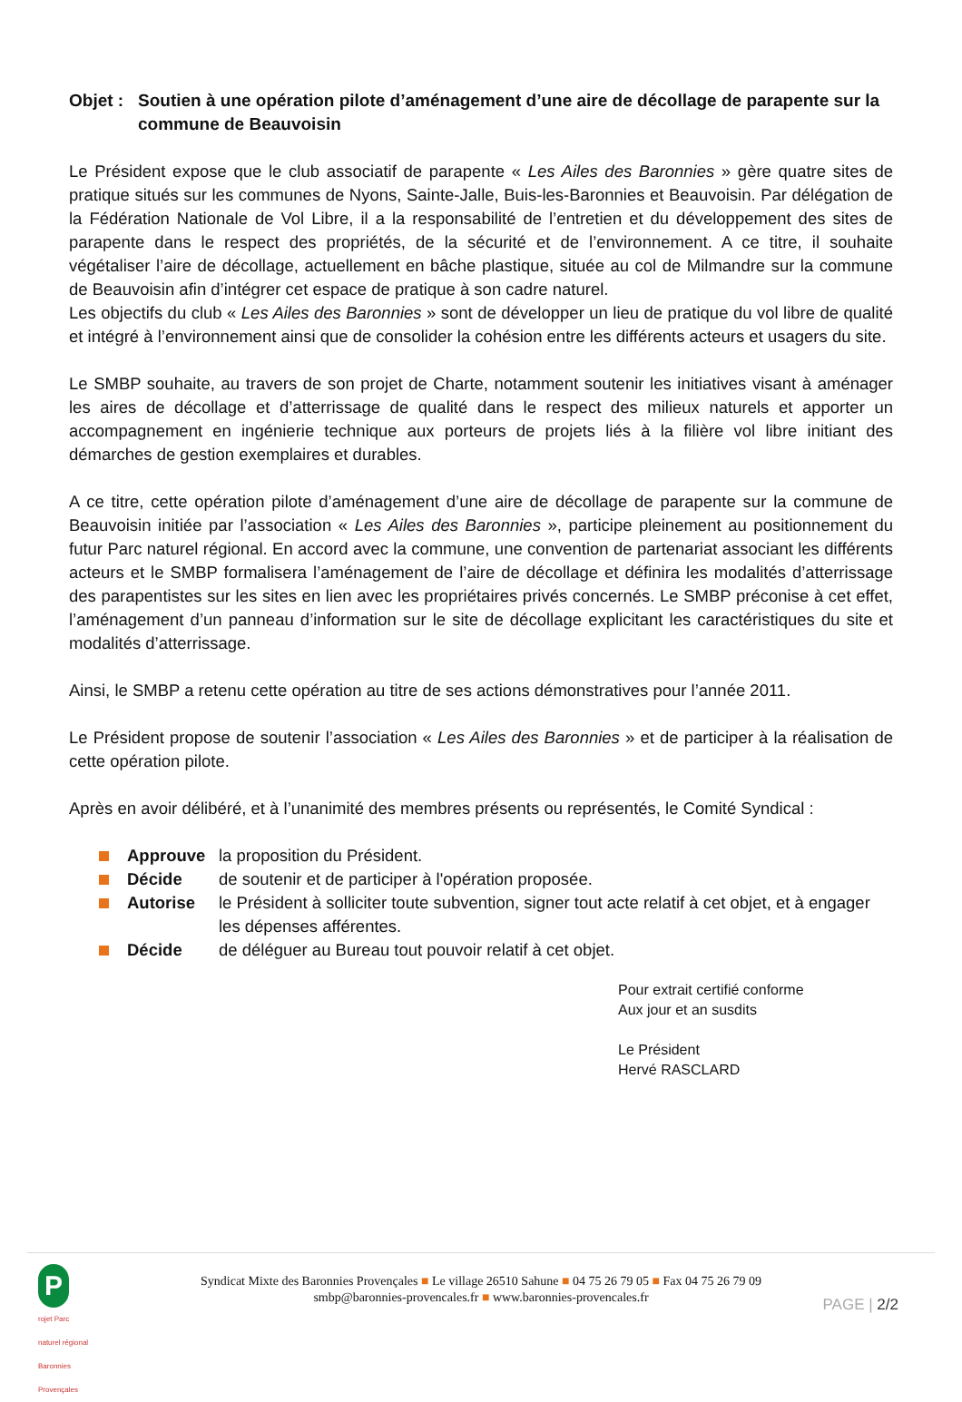Objet :
Soutien à une opération pilote d’aménagement d’une aire de décollage de parapente sur la commune de Beauvoisin
Le Président expose que le club associatif de parapente « Les Ailes des Baronnies » gère quatre sites de pratique situés sur les communes de Nyons, Sainte-Jalle, Buis-les-Baronnies et Beauvoisin. Par délégation de la Fédération Nationale de Vol Libre, il a la responsabilité de l’entretien et du développement des sites de parapente dans le respect des propriétés, de la sécurité et de l’environnement. A ce titre, il souhaite végétaliser l’aire de décollage, actuellement en bâche plastique, située au col de Milmandre sur la commune de Beauvoisin afin d’intégrer cet espace de pratique à son cadre naturel.
Les objectifs du club « Les Ailes des Baronnies » sont de développer un lieu de pratique du vol libre de qualité et intégré à l’environnement ainsi que de consolider la cohésion entre les différents acteurs et usagers du site.
Le SMBP souhaite, au travers de son projet de Charte, notamment soutenir les initiatives visant à aménager les aires de décollage et d’atterrissage de qualité dans le respect des milieux naturels et apporter un accompagnement en ingénierie technique aux porteurs de projets liés à la filière vol libre initiant des démarches de gestion exemplaires et durables.
A ce titre, cette opération pilote d’aménagement d’une aire de décollage de parapente sur la commune de Beauvoisin initiée par l’association « Les Ailes des Baronnies », participe pleinement au positionnement du futur Parc naturel régional. En accord avec la commune, une convention de partenariat associant les différents acteurs et le SMBP formalisera l’aménagement de l’aire de décollage et définira les modalités d’atterrissage des parapentistes sur les sites en lien avec les propriétaires privés concernés. Le SMBP préconise à cet effet, l’aménagement d’un panneau d’information sur le site de décollage explicitant les caractéristiques du site et modalités d’atterrissage.
Ainsi, le SMBP a retenu cette opération au titre de ses actions démonstratives pour l’année 2011.
Le Président propose de soutenir l’association « Les Ailes des Baronnies » et de participer à la réalisation de cette opération pilote.
Après en avoir délibéré, et à l’unanimité des membres présents ou représentés, le Comité Syndical :
Approuve la proposition du Président.
Décide de soutenir et de participer à l'opération proposée.
Autorise le Président à solliciter toute subvention, signer tout acte relatif à cet objet, et à engager les dépenses afférentes.
Décide de déléguer au Bureau tout pouvoir relatif à cet objet.
Pour extrait certifié conforme
Aux jour et an susdits
Le Président
Hervé RASCLARD
P
rojet Parc naturel régional Baronnies Provençales
Syndicat Mixte des Baronnies Provençales ■ Le village 26510 Sahune ■ 04 75 26 79 05 ■ Fax 04 75 26 79 09
smbp@baronnies-provencales.fr ■ www.baronnies-provencales.fr
PAGE | 2/2